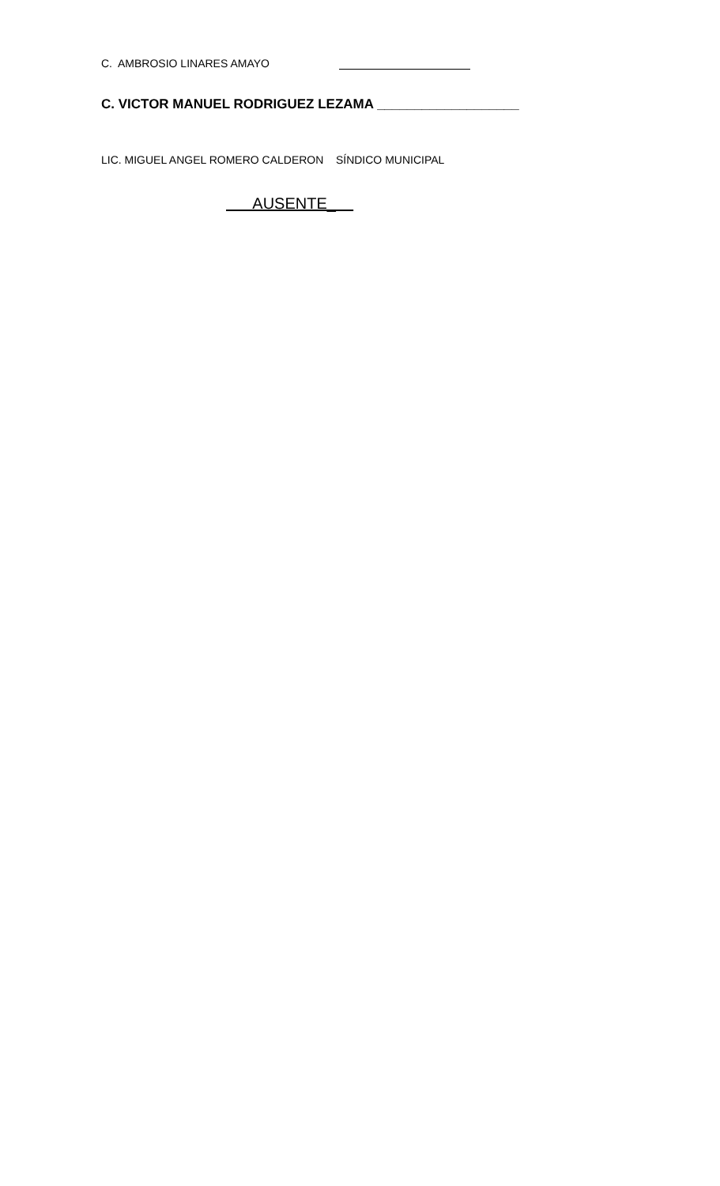C. AMBROSIO LINARES AMAYO
C. VICTOR MANUEL RODRIGUEZ LEZAMA ___________________
LIC. MIGUEL ANGEL ROMERO CALDERON SÍNDICO MUNICIPAL
AUSENTE_